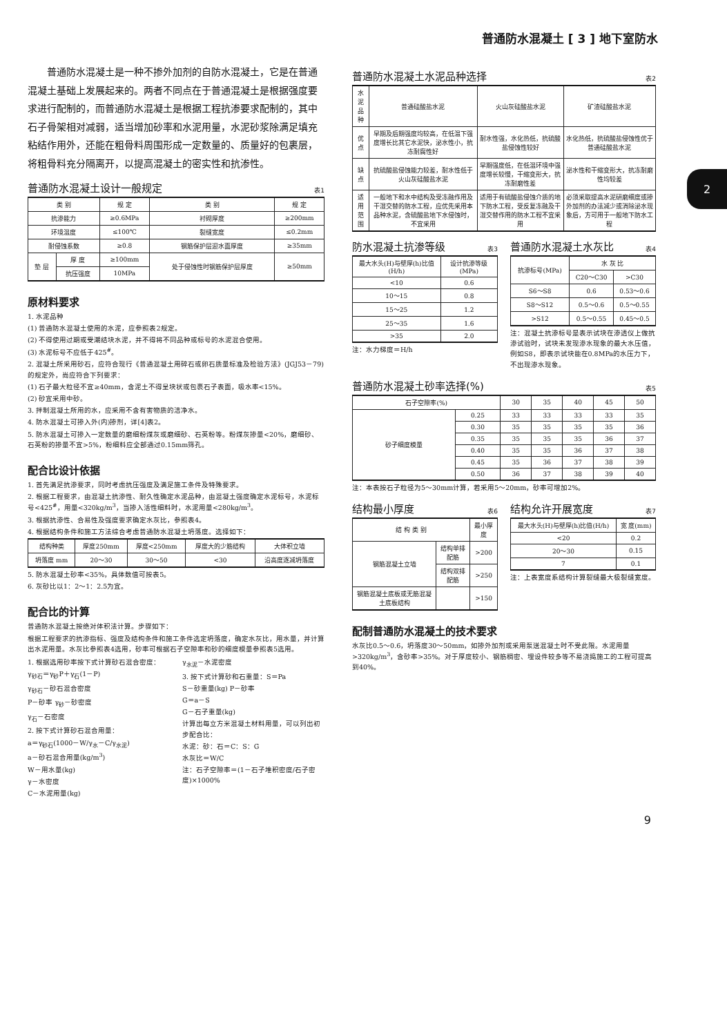普通防水混凝土 [ 3 ] 地下室防水
2
普通防水混凝土是一种不掺外加剂的自防水混凝土，它是在普通混凝土基础上发展起来的。两者不同点在于普通混凝土是根据强度要求进行配制的，而普通防水混凝土是根据工程抗渗要求配制的，其中石子骨架相对减弱，适当增加砂率和水泥用量，水泥砂浆除满足填充粘结作用外，还能在粗骨料周围形成一定数量的、质量好的包裹层，将粗骨料充分隔离开，以提高混凝土的密实性和抗渗性。
普通防水混凝土设计一般规定 表1
| 类 别 | | 规 定 | 类 别 | 规 定 |
| --- | --- | --- | --- | --- |
| 抗渗能力 | | ≥0.6MPa | 衬砌厚度 | ≥200mm |
| 环境温度 | | ≤100℃ | 裂缝宽度 | ≤0.2mm |
| 耐侵蚀系数 | | ≥0.8 | 钢筋保护层迎水面厚度 | ≥35mm |
| 垫 层 | 厚 度 | ≥100mm | 处于侵蚀性时钢筋保护层厚度 | ≥50mm |
| | 抗压强度 | 10MPa | | |
原材料要求
1. 水泥品种
(1) 普通防水混凝土使用的水泥，应参照表2规定。
(2) 不得使用过期或受潮结块水泥，并不得将不同品种或标号的水泥混合使用。
(3) 水泥标号不应低于425<sup>#</sup>。
2. 混凝土所采用砂石，应符合现行《普通混凝土用碎石或卵石质量标准及检验方法》(JGJ53－79)的规定外，尚应符合下列要求：
(1) 石子最大粒径不宜≥40mm，含泥土不得呈块状或包裹石子表面，吸水率<15%。
(2) 砂宜采用中砂。
3. 拌制混凝土所用的水，应采用不含有害物质的洁净水。
4. 防水混凝土可掺入外(内)掺剂，详[4]表2。
5. 防水混凝土可掺入一定数量的磨细粉煤灰或磨细砂、石英粉等。粉煤灰掺量<20%，磨细砂、石英粉的掺量不宜>5%，粉细料应全部通过0.15mm筛孔。
配合比设计依据
1. 首先满足抗渗要求，同时考虑抗压强度及满足施工条件及特殊要求。
2. 根据工程要求，由混凝土抗渗性、耐久性确定水泥品种，由混凝土强度确定水泥标号，水泥标号<425<sup>#</sup>，用量<320kg/m<sup>3</sup>，当掺入活性细料时，水泥用量<280kg/m<sup>3</sup>。
3. 根据抗渗性、合易性及强度要求确定水灰比，参照表4。
4. 根据结构条件和施工方法综合考虑普通防水混凝土坍落度。选择如下：
| 结构种类 | 厚度250mm | 厚度<250mm | 厚度大的少筋结构 | 大体积立墙 |
| --- | --- | --- | --- | --- |
| 坍落度 mm | 20～30 | 30～50 | <30 | 沿高度逐减坍落度 |
5. 防水混凝土砂率<35%，具体数值可按表5。
6. 灰砂比以1：2～1：2.5为宜。
配合比的计算
普通防水混凝土按绝对体积法计算。步骤如下：
根据工程要求的抗渗指标、强度及结构条件和施工条件选定坍落度，确定水灰比，用水量，并计算出水泥用量。水灰比参照表4选用，砂率可根据石子空隙率和砂的细度模量参照表5选用。
1. 根据选用砂率按下式计算砂石混合密度：
γ<sub>砂石</sub>＝γ<sub>砂</sub>P＋γ<sub>石</sub>(1－P)
γ<sub>砂石</sub>－砂石混合密度
P－砂率 γ<sub>砂</sub>－砂密度
γ<sub>石</sub>－石密度
2. 按下式计算砂石混合用量：
a＝γ<sub>砂石</sub>(1000－W/γ<sub>水</sub>－C/γ<sub>水泥</sub>)
a－砂石混合用量(kg/m<sup>3</sup>)
W－用水量(kg)
γ－水密度
C－水泥用量(kg)
γ<sub>水泥</sub>－水泥密度
3. 按下式计算砂和石重量：S＝Pa
S－砂重量(kg) P－砂率
G＝a－S
G－石子重量(kg)
计算出每立方米混凝土材料用量，可以列出初步配合比：
水泥：砂：石＝C：S：G
水灰比＝W/C
注：石子空隙率＝(1－石子堆积密度/石子密度)×1000%
普通防水混凝土水泥品种选择 表2
| 水泥品种 | 普通硅酸盐水泥 | 火山灰硅酸盐水泥 | 矿渣硅酸盐水泥 |
| --- | --- | --- | --- |
| 优 点 | 早期及后期强度均较高，在低温下强度增长比其它水泥快，泌水性小，抗冻耐腐性好 | 耐水性强，水化热低，抗硫酸盐侵蚀性较好 | 水化热低，抗硫酸盐侵蚀性优于普通硅酸盐水泥 |
| 缺 点 | 抗硫酸盐侵蚀能力较差，耐水性低于火山灰硅酸盐水泥 | 早期强度低，在低温环境中强度增长较慢，干缩变形大，抗冻耐磨性差 | 泌水性和干缩变形大，抗冻耐磨性均较差 |
| 适用范围 | 一般地下和水中结构及受冻融作用及干湿交替的防水工程，应优先采用本品种水泥，含硫酸盐地下水侵蚀时，不宜采用 | 适用于有硫酸盐侵蚀介质的地下防水工程，受反复冻融及干湿交替作用的防水工程不宜采用 | 必须采取提高水泥研磨细度或掺外加剂的办法减少或消除泌水现象后，方可用于一般地下防水工程 |
防水混凝土抗渗等级 表3
| 最大水头(H)与壁厚(h)比值(H/h) | 设计抗渗等级(MPa) |
| --- | --- |
| <10 | 0.6 |
| 10～15 | 0.8 |
| 15～25 | 1.2 |
| 25～35 | 1.6 |
| >35 | 2.0 |
注：水力梯度＝H/h
普通防水混凝土水灰比 表4
| 抗渗标号(MPa) | 水 灰 比 | |
| --- | --- | --- |
| | C20～C30 | >C30 |
| S6～S8 | 0.6 | 0.53～0.6 |
| S8～S12 | 0.5～0.6 | 0.5～0.55 |
| >S12 | 0.5～0.55 | 0.45～0.5 |
注：混凝土抗渗标号是表示试块在渗透仪上做抗渗试验时，试块未发现渗水现象的最大水压值，例如S8，即表示试块能在0.8MPa的水压力下，不出现渗水现象。
普通防水混凝土砂率选择(%) 表5
| 石子空隙率(%) | | 30 | 35 | 40 | 45 | 50 |
| --- | --- | --- | --- | --- | --- | --- |
| 砂子细度模量 | 0.25 | 33 | 33 | 33 | 33 | 35 |
| | 0.30 | 35 | 35 | 35 | 35 | 36 |
| | 0.35 | 35 | 35 | 35 | 36 | 37 |
| | 0.40 | 35 | 35 | 36 | 37 | 38 |
| | 0.45 | 35 | 36 | 37 | 38 | 39 |
| | 0.50 | 36 | 37 | 38 | 39 | 40 |
注：本表按石子粒径为5～30mm计算，若采用5～20mm，砂率可增加2%。
结构最小厚度 表6
| 结 构 类 别 | | 最小厚度 |
| --- | --- | --- |
| 钢筋混凝土立墙 | 结构单排配筋 | >200 |
| | 结构双排配筋 | >250 |
| 钢筋混凝土底板或无筋混凝土底板结构 | | >150 |
结构允许开展宽度 表7
| 最大水头(H)与壁厚(h)比值(H/h) | 宽 度(mm) |
| --- | --- |
| <20 | 0.2 |
| 20～30 | 0.15 |
| 7 | 0.1 |
注：上表宽度系结构计算裂缝最大极裂缝宽度。
配制普通防水混凝土的技术要求
水灰比0.5～0.6，坍落度30～50mm，如掺外加剂或采用泵送混凝土时不受此限。水泥用量>320kg/m<sup>3</sup>，含砂率>35%。对于厚度较小、钢筋稠密、埋设件较多等不易浇捣施工的工程可提高到40%。
9